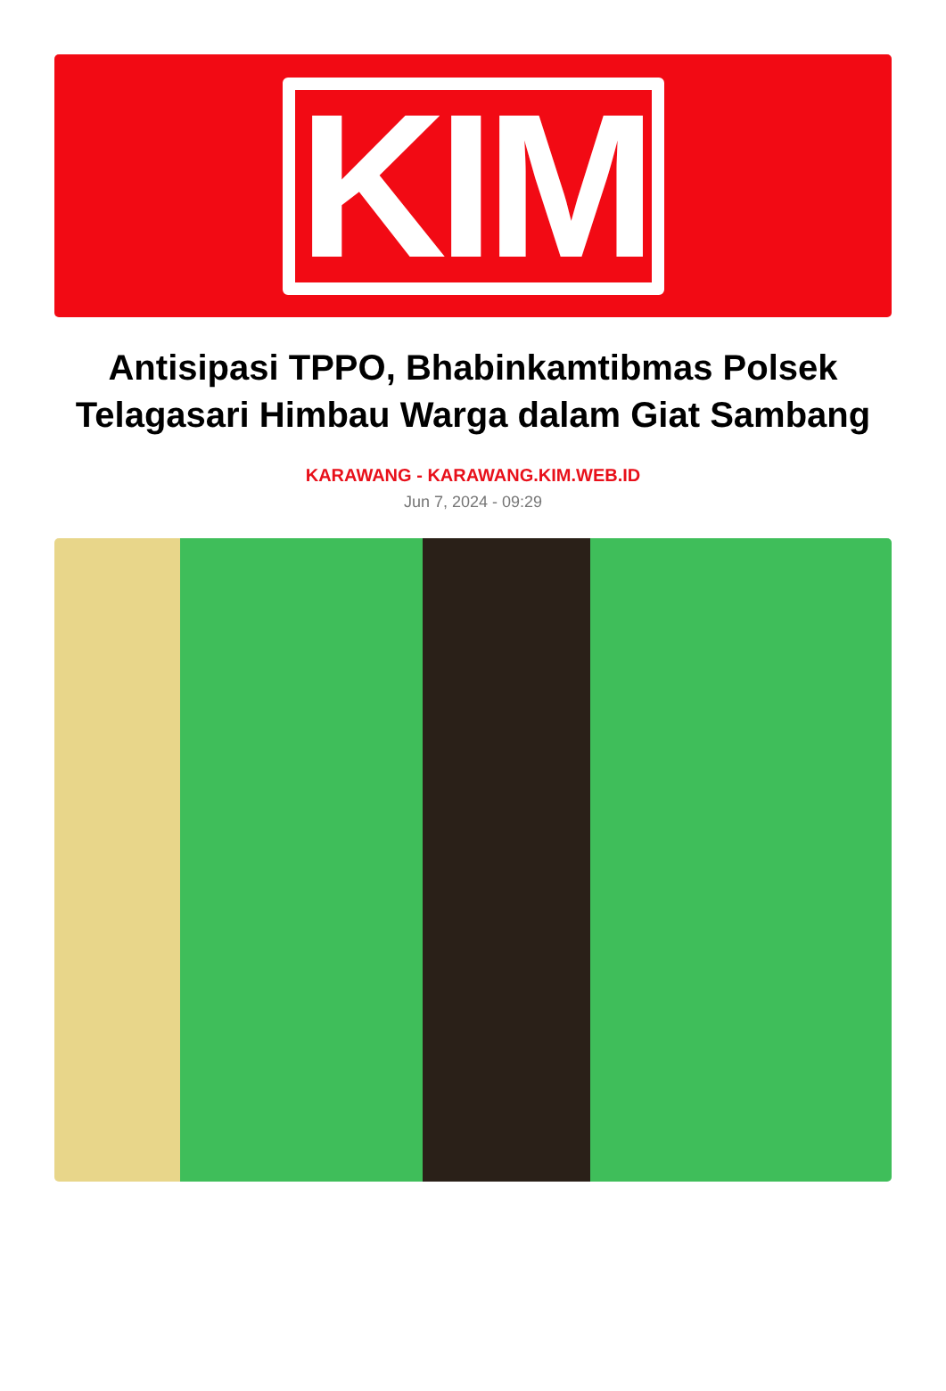KIM
Antisipasi TPPO, Bhabinkamtibmas Polsek Telagasari Himbau Warga dalam Giat Sambang
KARAWANG - KARAWANG.KIM.WEB.ID
Jun 7, 2024 - 09:29